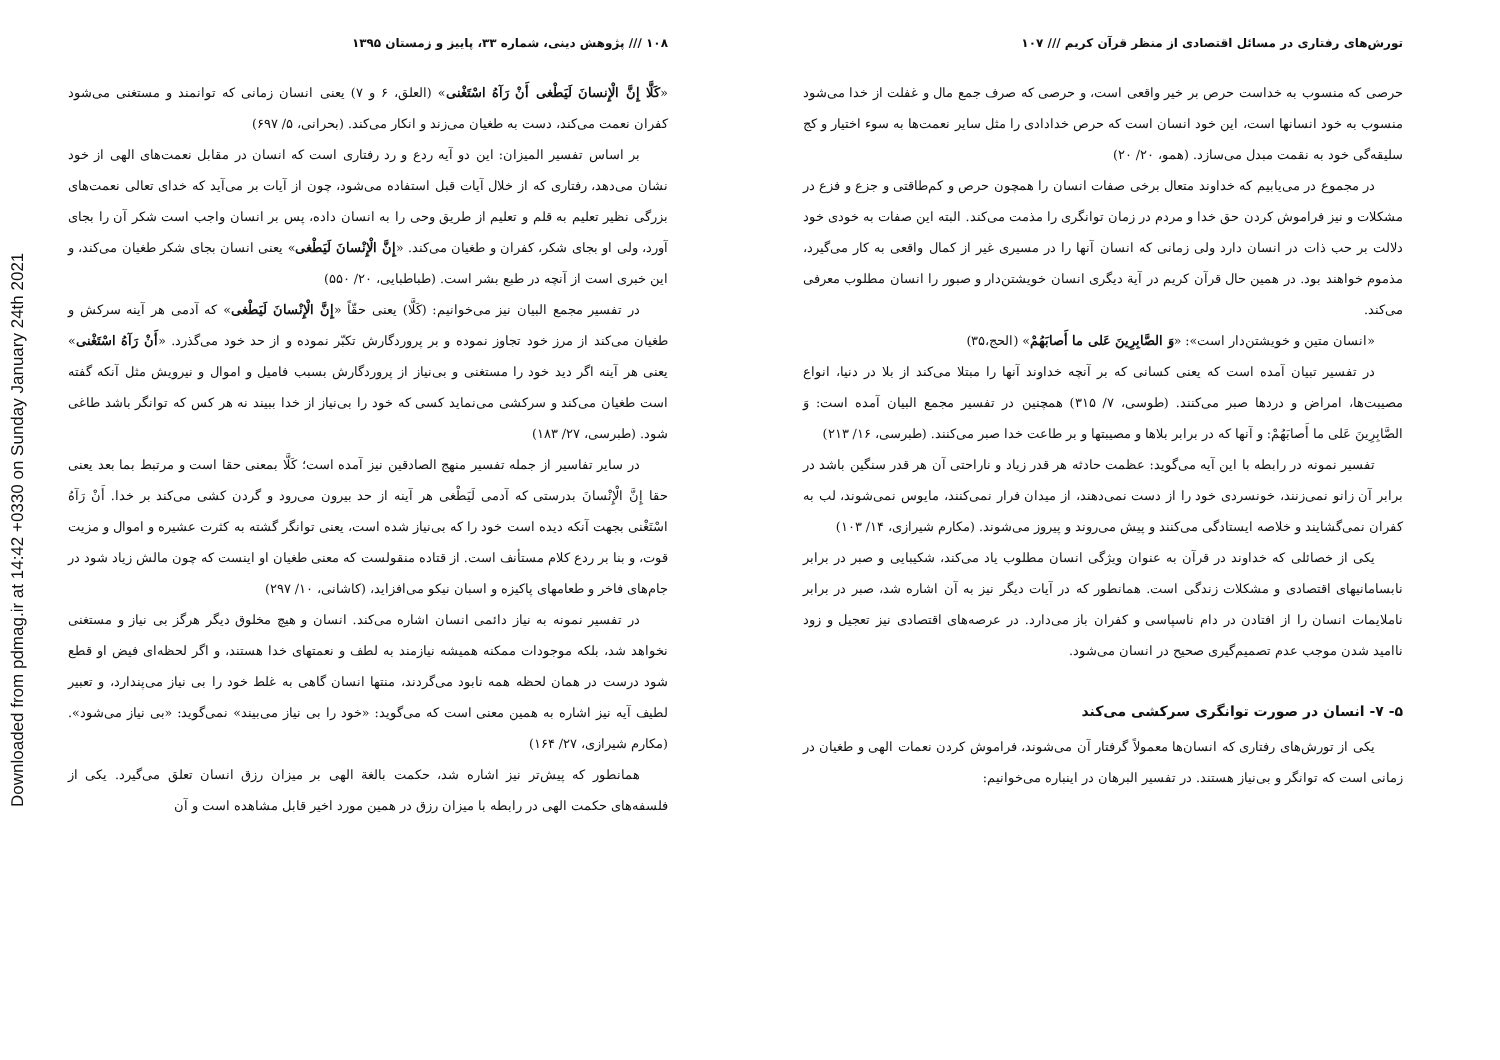Downloaded from pdmag.ir at 14:42 +0330 on Sunday January 24th 2021
۱۰۸ /// پژوهش دینی، شماره ۳۳، پاییز و زمستان ۱۳۹۵
«کَلَّا إِنَّ الْإِنسانَ لَیَطْغی أَنْ رَآهُ اسْتَغْنی» (العلق، ۶ و ۷) یعنی انسان زمانی که توانمند و مستغنی می‌شود کفران نعمت می‌کند، دست به طغیان می‌زند و انکار می‌کند. (بحرانی، ۵/ ۶۹۷)
بر اساس تفسیر المیزان: این دو آیه ردع و رد رفتاری است که انسان در مقابل نعمت‌های الهی از خود نشان می‌دهد، رفتاری که از خلال آیات قبل استفاده می‌شود، چون از آیات بر می‌آید که خدای تعالی نعمت‌های بزرگی نظیر تعلیم به قلم و تعلیم از طریق وحی را به انسان داده، پس بر انسان واجب است شکر آن را بجای آورد، ولی او بجای شکر، کفران و طغیان می‌کند. «إِنَّ الْإِنْسانَ لَیَطْغی» یعنی انسان بجای شکر طغیان می‌کند، و این خبری است از آنچه در طبع بشر است. (طباطبایی، ۲۰/ ۵۵۰)
در تفسیر مجمع البیان نیز می‌خوانیم: (کَلَّا) یعنی حقّاً «إِنَّ الْإِنْسانَ لَیَطْغی» که آدمی هر آینه سرکش و طغیان می‌کند از مرز خود تجاوز نموده و بر پروردگارش تکبّر نموده و از حد خود می‌گذرد. «أَنْ رَآهُ اسْتَغْنی» یعنی هر آینه اگر دید خود را مستغنی و بی‌نیاز از پروردگارش بسبب فامیل و اموال و نیرویش مثل آنکه گفته است طغیان می‌کند و سرکشی می‌نماید کسی که خود را بی‌نیاز از خدا ببیند نه هر کس که توانگر باشد طاغی شود. (طبرسی، ۲۷/ ۱۸۳)
در سایر تفاسیر از جمله تفسیر منهج الصادقین نیز آمده است؛ کَلَّا بمعنی حقا است و مرتبط بما بعد یعنی حقا إِنَّ الْإِنْسانَ بدرستی که آدمی لَیَطْغی هر آینه از حد بیرون می‌رود و گردن کشی می‌کند بر خدا. أَنْ رَآهُ اسْتَغْنی بجهت آنکه دیده است خود را که بی‌نیاز شده است، یعنی توانگر گشته به کثرت عشیره و اموال و مزیت قوت، و بنا بر ردع کلام مستأنف است. از قتاده منقولست که معنی طغیان او اینست که چون مالش زیاد شود در جام‌های فاخر و طعامهای پاکیزه و اسبان نیکو می‌افزاید، (کاشانی، ۱۰/ ۲۹۷)
در تفسیر نمونه به نیاز دائمی انسان اشاره می‌کند. انسان و هیچ مخلوق دیگر هرگز بی نیاز و مستغنی نخواهد شد، بلکه موجودات ممکنه همیشه نیازمند به لطف و نعمتهای خدا هستند، و اگر لحظه‌ای فیض او قطع شود درست در همان لحظه همه نابود می‌گردند، منتها انسان گاهی به غلط خود را بی نیاز می‌پندارد، و تعبیر لطیف آیه نیز اشاره به همین معنی است که می‌گوید: «خود را بی نیاز می‌بیند» نمی‌گوید: «بی نیاز می‌شود». (مکارم شیرازی، ۲۷/ ۱۶۴)
همانطور که پیش‌تر نیز اشاره شد، حکمت بالغة الهی بر میزان رزق انسان تعلق می‌گیرد. یکی از فلسفه‌های حکمت الهی در رابطه با میزان رزق در همین مورد اخیر قابل مشاهده است و آن
تورش‌های رفتاری در مسائل اقتصادی از منظر قرآن کریم /// ۱۰۷
حرصی که منسوب به خداست حرص بر خیر واقعی است، و حرصی که صرف جمع مال و غفلت از خدا می‌شود منسوب به خود انسانها است، این خود انسان است که حرص خدادادی را مثل سایر نعمت‌ها به سوء اختیار و کج سلیقه‌گی خود به نقمت مبدل می‌سازد. (همو، ۲۰/ ۲۰)
در مجموع در می‌یابیم که خداوند متعال برخی صفات انسان را همچون حرص و کم‌طاقتی و جزع و فزع در مشکلات و نیز فراموش کردن حق خدا و مردم در زمان توانگری را مذمت می‌کند. البته این صفات به خودی خود دلالت بر حب ذات در انسان دارد ولی زمانی که انسان آنها را در مسیری غیر از کمال واقعی به کار می‌گیرد، مذموم خواهند بود. در همین حال قرآن کریم در آیة دیگری انسان خویشتن‌دار و صبور را انسان مطلوب معرفی می‌کند.
«انسان متین و خویشتن‌دار است»: «وَ الصَّابِرِینَ عَلی ما أَصابَهُمْ» (الحج،۳۵)
در تفسیر تبیان آمده است که یعنی کسانی که بر آنچه خداوند آنها را مبتلا می‌کند از بلا در دنیا، انواع مصیبت‌ها، امراض و دردها صبر می‌کنند. (طوسی، ۷/ ۳۱۵) همچنین در تفسیر مجمع البیان آمده است: وَ الصَّابِرِینَ عَلی ما أَصابَهُمْ: و آنها که در برابر بلاها و مصیبتها و بر طاعت خدا صبر می‌کنند. (طبرسی، ۱۶/ ۲۱۳)
تفسیر نمونه در رابطه با این آیه می‌گوید: عظمت حادثه هر قدر زیاد و ناراحتی آن هر قدر سنگین باشد در برابر آن زانو نمی‌زنند، خونسردی خود را از دست نمی‌دهند، از میدان فرار نمی‌کنند، مایوس نمی‌شوند، لب به کفران نمی‌گشایند و خلاصه ایستادگی می‌کنند و پیش می‌روند و پیروز می‌شوند. (مکارم شیرازی، ۱۴/ ۱۰۳)
یکی از خصائلی که خداوند در قرآن به عنوان ویژگی انسان مطلوب یاد می‌کند، شکیبایی و صبر در برابر نابسامانیهای اقتصادی و مشکلات زندگی است. همانطور که در آیات دیگر نیز به آن اشاره شد، صبر در برابر ناملایمات انسان را از افتادن در دام ناسپاسی و کفران باز می‌دارد. در عرصه‌های اقتصادی نیز تعجیل و زود ناامید شدن موجب عدم تصمیم‌گیری صحیح در انسان می‌شود.
۵- ۷- انسان در صورت توانگری سرکشی می‌کند
یکی از تورش‌های رفتاری که انسان‌ها معمولاً گرفتار آن می‌شوند، فراموش کردن نعمات الهی و طغیان در زمانی است که توانگر و بی‌نیاز هستند. در تفسیر البرهان در اینباره می‌خوانیم: